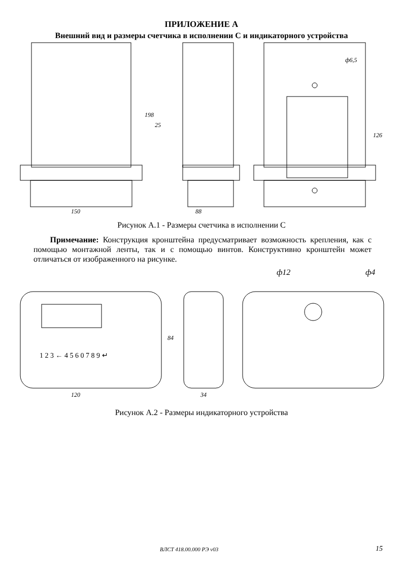ПРИЛОЖЕНИЕ А
Внешний вид и размеры счетчика в исполнении С и индикаторного устройства
150
88
198
25
126
ф6,5
Рисунок А.1 - Размеры счетчика в исполнении С
Примечание: Конструкция кронштейна предусматривает возможность крепления, как с помощью монтажной ленты, так и с помощью винтов. Конструктивно кронштейн может отличаться от изображенного на рисунке.
ф12
ф4
1 2 3 ← 4 5 6 0 7 8 9 ↵
120
34
84
Рисунок А.2 - Размеры индикаторного устройства
ВЛСТ 418.00.000 РЭ v03 15